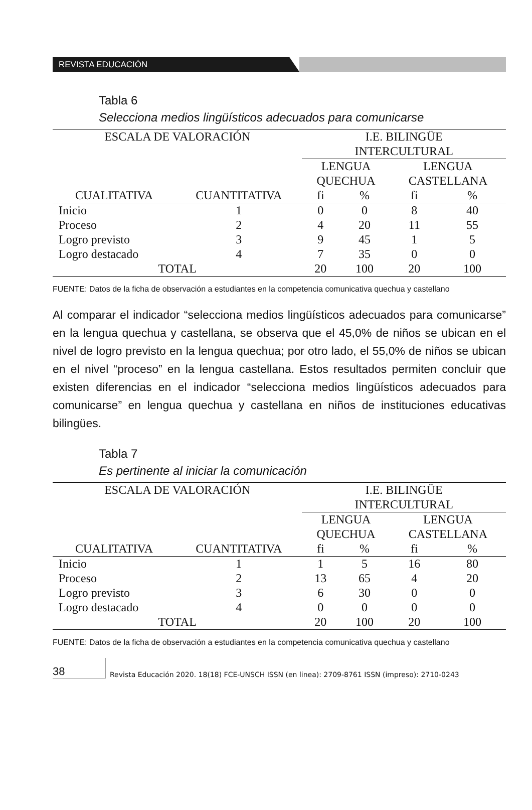REVISTA EDUCACIÓN
Tabla 6
Selecciona medios lingüísticos adecuados para comunicarse
| ESCALA DE VALORACIÓN | | I.E. BILINGÜE INTERCULTURAL | | | |
| --- | --- | --- | --- | --- | --- |
| | | LENGUA QUECHUA | | LENGUA CASTELLANA | |
| CUALITATIVA | CUANTITATIVA | fi | % | fi | % |
| Inicio | 1 | 0 | 0 | 8 | 40 |
| Proceso | 2 | 4 | 20 | 11 | 55 |
| Logro previsto | 3 | 9 | 45 | 1 | 5 |
| Logro destacado | 4 | 7 | 35 | 0 | 0 |
| TOTAL | | 20 | 100 | 20 | 100 |
FUENTE: Datos de la ficha de observación a estudiantes en la competencia comunicativa quechua y castellano
Al comparar el indicador “selecciona medios lingüísticos adecuados para comunicarse” en la lengua quechua y castellana, se observa que el 45,0% de niños se ubican en el nivel de logro previsto en la lengua quechua; por otro lado, el 55,0% de niños se ubican en el nivel “proceso” en la lengua castellana. Estos resultados permiten concluir que existen diferencias en el indicador “selecciona medios lingüísticos adecuados para comunicarse” en lengua quechua y castellana en niños de instituciones educativas bilingües.
Tabla 7
Es pertinente al iniciar la comunicación
| ESCALA DE VALORACIÓN | | I.E. BILINGÜE INTERCULTURAL | | | |
| --- | --- | --- | --- | --- | --- |
| | | LENGUA QUECHUA | | LENGUA CASTELLANA | |
| CUALITATIVA | CUANTITATIVA | fi | % | fi | % |
| Inicio | 1 | 1 | 5 | 16 | 80 |
| Proceso | 2 | 13 | 65 | 4 | 20 |
| Logro previsto | 3 | 6 | 30 | 0 | 0 |
| Logro destacado | 4 | 0 | 0 | 0 | 0 |
| TOTAL | | 20 | 100 | 20 | 100 |
FUENTE: Datos de la ficha de observación a estudiantes en la competencia comunicativa quechua y castellano
38
Revista Educación 2020. 18(18) FCE-UNSCH ISSN (en linea): 2709-8761 ISSN (impreso): 2710-0243